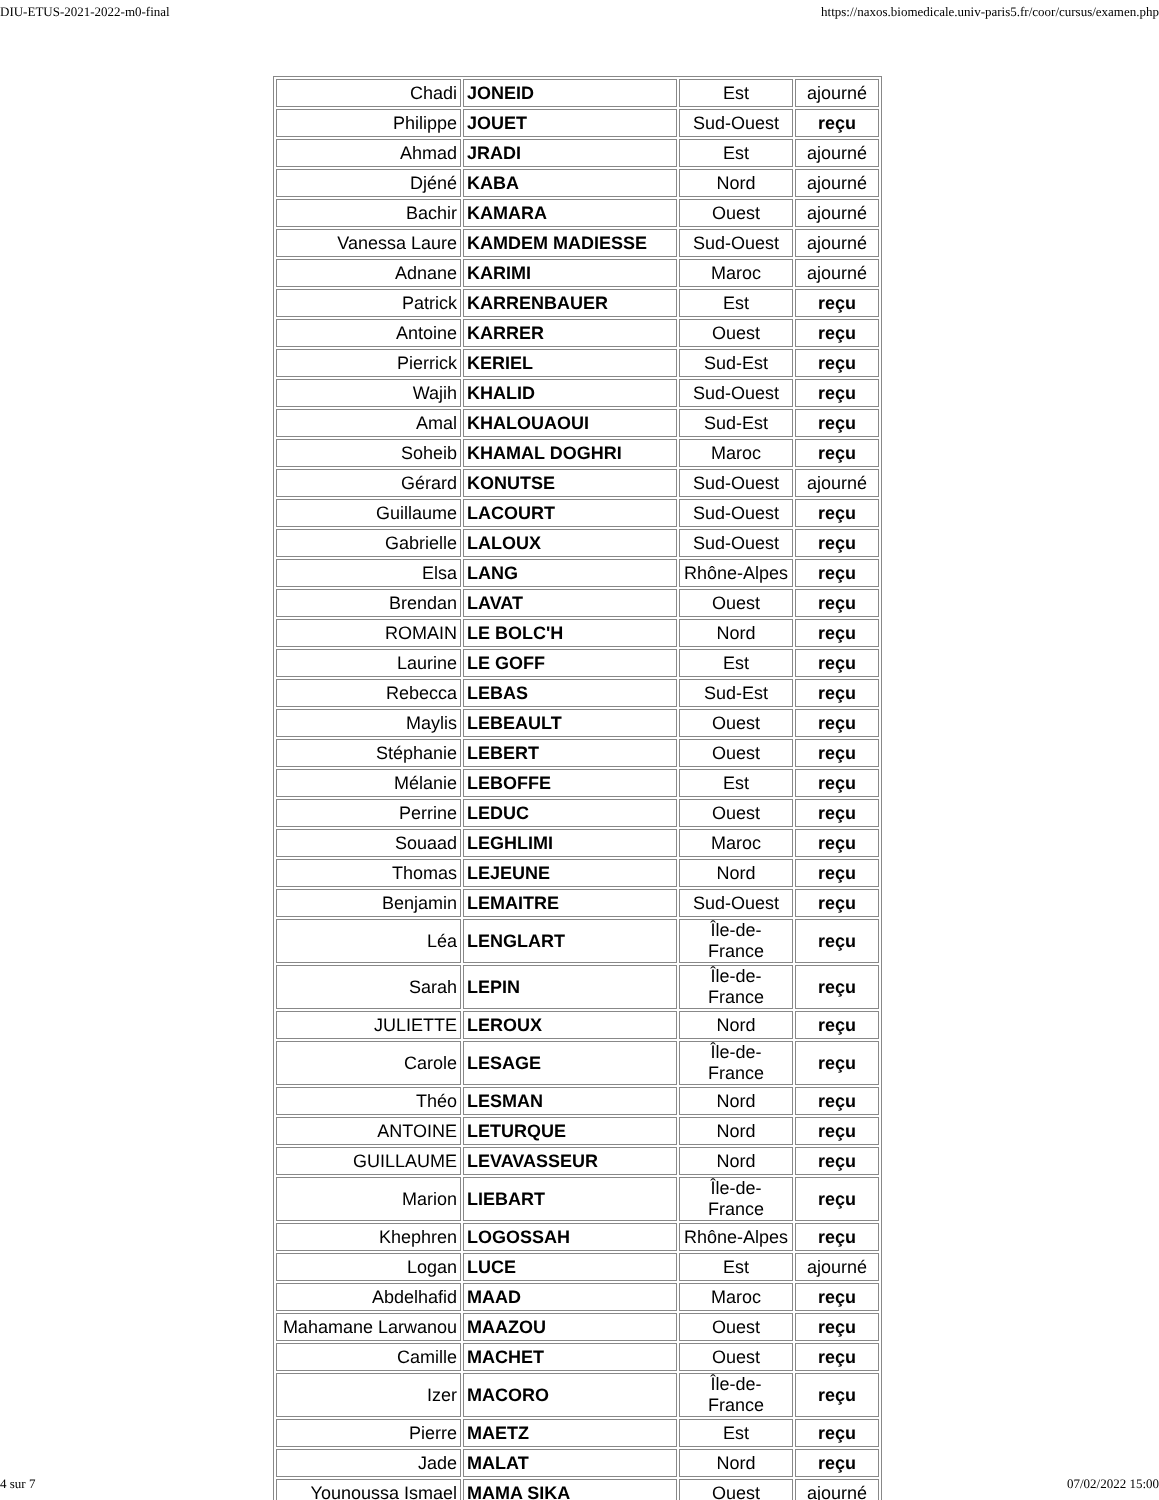DIU-ETUS-2021-2022-m0-final https://naxos.biomedicale.univ-paris5.fr/coor/cursus/examen.php
| Chadi | JONEID | Est | ajourné |
| Philippe | JOUET | Sud-Ouest | reçu |
| Ahmad | JRADI | Est | ajourné |
| Djéné | KABA | Nord | ajourné |
| Bachir | KAMARA | Ouest | ajourné |
| Vanessa Laure | KAMDEM MADIESSE | Sud-Ouest | ajourné |
| Adnane | KARIMI | Maroc | ajourné |
| Patrick | KARRENBAUER | Est | reçu |
| Antoine | KARRER | Ouest | reçu |
| Pierrick | KERIEL | Sud-Est | reçu |
| Wajih | KHALID | Sud-Ouest | reçu |
| Amal | KHALOUAOUI | Sud-Est | reçu |
| Soheib | KHAMAL DOGHRI | Maroc | reçu |
| Gérard | KONUTSE | Sud-Ouest | ajourné |
| Guillaume | LACOURT | Sud-Ouest | reçu |
| Gabrielle | LALOUX | Sud-Ouest | reçu |
| Elsa | LANG | Rhône-Alpes | reçu |
| Brendan | LAVAT | Ouest | reçu |
| ROMAIN | LE BOLC'H | Nord | reçu |
| Laurine | LE GOFF | Est | reçu |
| Rebecca | LEBAS | Sud-Est | reçu |
| Maylis | LEBEAULT | Ouest | reçu |
| Stéphanie | LEBERT | Ouest | reçu |
| Mélanie | LEBOFFE | Est | reçu |
| Perrine | LEDUC | Ouest | reçu |
| Souaad | LEGHLIMI | Maroc | reçu |
| Thomas | LEJEUNE | Nord | reçu |
| Benjamin | LEMAITRE | Sud-Ouest | reçu |
| Léa | LENGLART | Île-de-France | reçu |
| Sarah | LEPIN | Île-de-France | reçu |
| JULIETTE | LEROUX | Nord | reçu |
| Carole | LESAGE | Île-de-France | reçu |
| Théo | LESMAN | Nord | reçu |
| ANTOINE | LETURQUE | Nord | reçu |
| GUILLAUME | LEVAVASSEUR | Nord | reçu |
| Marion | LIEBART | Île-de-France | reçu |
| Khephren | LOGOSSAH | Rhône-Alpes | reçu |
| Logan | LUCE | Est | ajourné |
| Abdelhafid | MAAD | Maroc | reçu |
| Mahamane Larwanou | MAAZOU | Ouest | reçu |
| Camille | MACHET | Ouest | reçu |
| Izer | MACORO | Île-de-France | reçu |
| Pierre | MAETZ | Est | reçu |
| Jade | MALAT | Nord | reçu |
| Younoussa Ismael | MAMA SIKA | Ouest | ajourné |
4 sur 7 07/02/2022 15:00